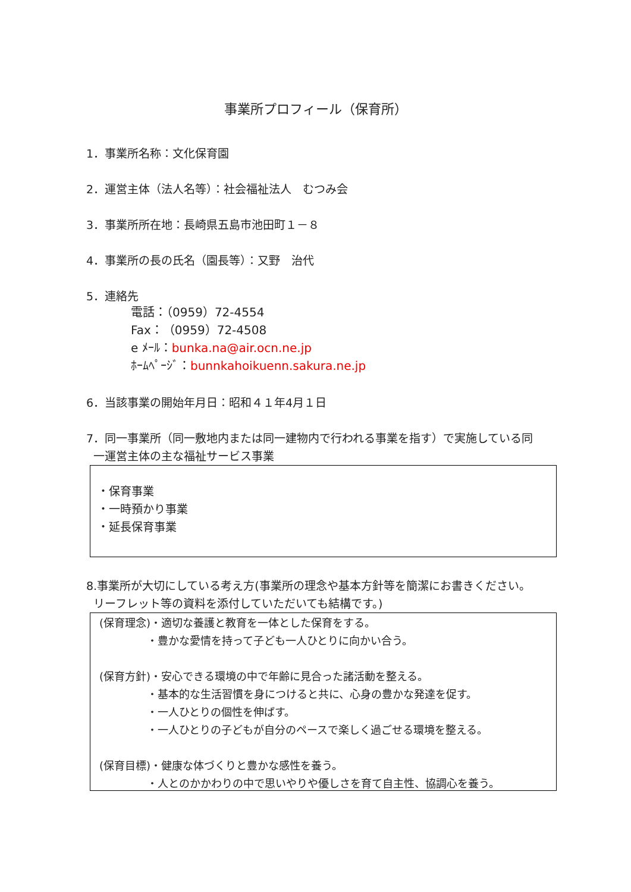事業所プロフィール（保育所）
1．事業所名称：文化保育園
2．運営主体（法人名等）：社会福祉法人　むつみ会
3．事業所所在地：長崎県五島市池田町１－８
4．事業所の長の氏名（園長等）：又野　治代
5．連絡先
電話：（0959）72-4554
Fax：（0959）72-4508
e ﾒｰﾙ：bunka.na@air.ocn.ne.jp
ﾎｰﾑﾍﾟｰｼﾞ：bunnkahoikuenn.sakura.ne.jp
6．当該事業の開始年月日：昭和４１年4月１日
7．同一事業所（同一敷地内または同一建物内で行われる事業を指す）で実施している同
一運営主体の主な福祉サービス事業
・保育事業
・一時預かり事業
・延長保育事業
8.事業所が大切にしている考え方(事業所の理念や基本方針等を簡潔にお書きください。
リーフレット等の資料を添付していただいても結構です。)
(保育理念)・適切な養護と教育を一体とした保育をする。
・豊かな愛情を持って子ども一人ひとりに向かい合う。
(保育方針)・安心できる環境の中で年齢に見合った諸活動を整える。
・基本的な生活習慣を身につけると共に、心身の豊かな発達を促す。
・一人ひとりの個性を伸ばす。
・一人ひとりの子どもが自分のペースで楽しく過ごせる環境を整える。
(保育目標)・健康な体づくりと豊かな感性を養う。
・人とのかかわりの中で思いやりや優しさを育て自主性、協調心を養う。